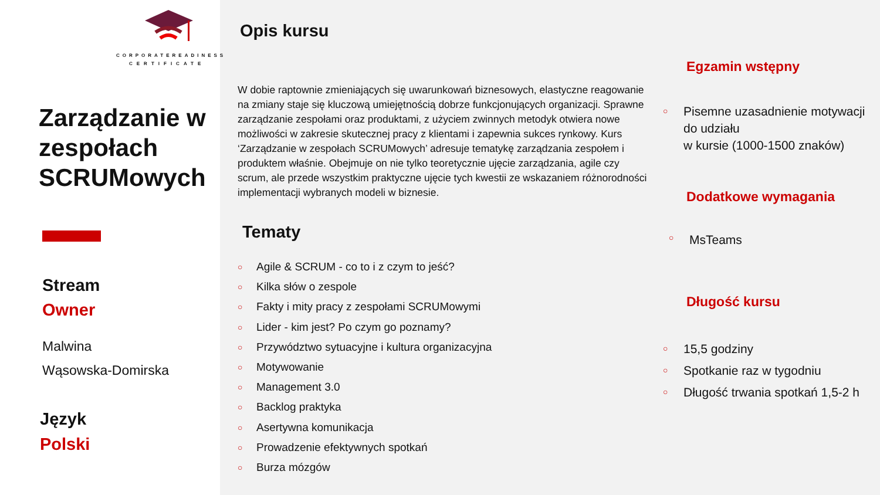CORPORATEREADINESS
CERTIFICATE
Zarządzanie w zespołach SCRUMowych
Stream
Owner
Malwina
Wąsowska-Domirska
Język
Polski
Opis kursu
W dobie raptownie zmieniających się uwarunkowań biznesowych, elastyczne reagowanie na zmiany staje się kluczową umiejętnością dobrze funkcjonujących organizacji. Sprawne zarządzanie zespołami oraz produktami, z użyciem zwinnych metodyk otwiera nowe możliwości w zakresie skutecznej pracy z klientami i zapewnia sukces rynkowy. Kurs ‘Zarządzanie w zespołach SCRUMowych’ adresuje tematykę zarządzania zespołem i produktem właśnie. Obejmuje on nie tylko teoretycznie ujęcie zarządzania, agile czy scrum, ale przede wszystkim praktyczne ujęcie tych kwestii ze wskazaniem różnorodności implementacji wybranych modeli w biznesie.
Tematy
○ Agile & SCRUM - co to i z czym to jeść?
○ Kilka słów o zespole
○ Fakty i mity pracy z zespołami SCRUMowymi
○ Lider - kim jest? Po czym go poznamy?
○ Przywództwo sytuacyjne i kultura organizacyjna
○ Motywowanie
○ Management 3.0
○ Backlog praktyka
○ Asertywna komunikacja
○ Prowadzenie efektywnych spotkań
○ Burza mózgów
Egzamin wstępny
○ Pisemne uzasadnienie motywacji do udziału
w kursie (1000-1500 znaków)
Dodatkowe wymagania
○ MsTeams
Długość kursu
○ 15,5 godziny
○ Spotkanie raz w tygodniu
○ Długość trwania spotkań 1,5-2 h